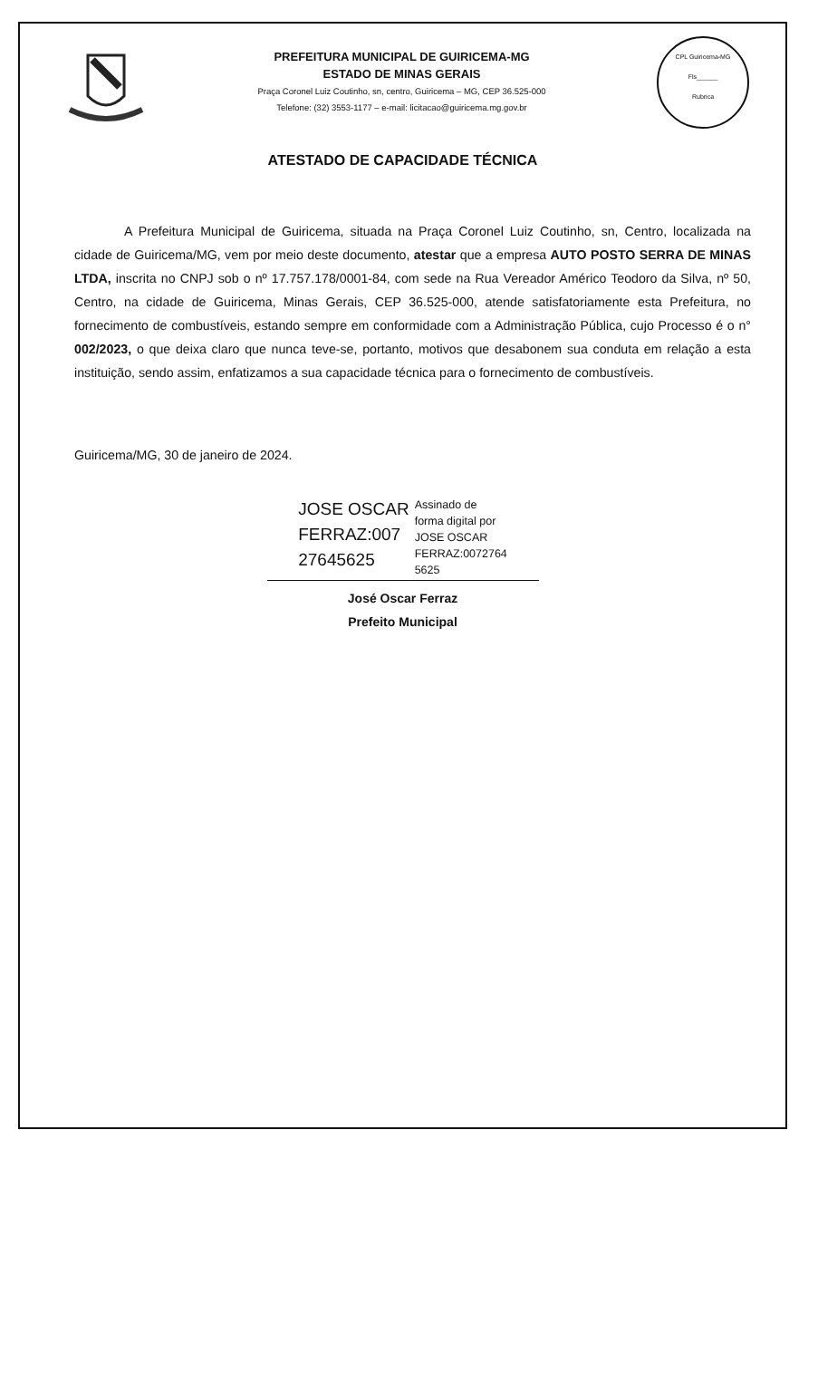PREFEITURA MUNICIPAL DE GUIRICEMA-MG
ESTADO DE MINAS GERAIS
Praça Coronel Luiz Coutinho, sn, centro, Guiricema – MG, CEP 36.525-000
Telefone: (32) 3553-1177 – e-mail: licitacao@guiricema.mg.gov.br
CPL Guiricema-MG
Fls______
Rubrica
ATESTADO DE CAPACIDADE TÉCNICA
A Prefeitura Municipal de Guiricema, situada na Praça Coronel Luiz Coutinho, sn, Centro, localizada na cidade de Guiricema/MG, vem por meio deste documento, atestar que a empresa AUTO POSTO SERRA DE MINAS LTDA, inscrita no CNPJ sob o nº 17.757.178/0001-84, com sede na Rua Vereador Américo Teodoro da Silva, nº 50, Centro, na cidade de Guiricema, Minas Gerais, CEP 36.525-000, atende satisfatoriamente esta Prefeitura, no fornecimento de combustíveis, estando sempre em conformidade com a Administração Pública, cujo Processo é o n° 002/2023, o que deixa claro que nunca teve-se, portanto, motivos que desabonem sua conduta em relação a esta instituição, sendo assim, enfatizamos a sua capacidade técnica para o fornecimento de combustíveis.
Guiricema/MG, 30 de janeiro de 2024.
JOSE OSCAR
FERRAZ:007
27645625
Assinado de
forma digital por
JOSE OSCAR
FERRAZ:0072764
5625
José Oscar Ferraz
Prefeito Municipal